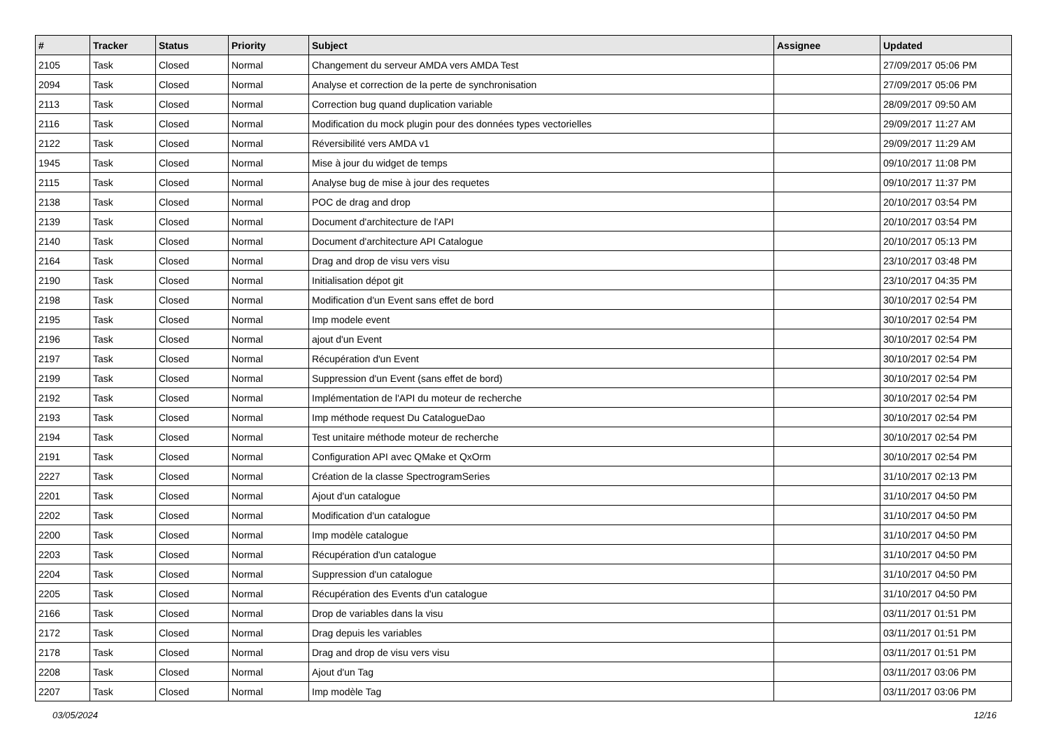| # | Tracker | Status | Priority | Subject | Assignee | Updated |
| --- | --- | --- | --- | --- | --- | --- |
| 2105 | Task | Closed | Normal | Changement du serveur AMDA vers AMDA Test | | 27/09/2017 05:06 PM |
| 2094 | Task | Closed | Normal | Analyse et correction de la perte de synchronisation | | 27/09/2017 05:06 PM |
| 2113 | Task | Closed | Normal | Correction bug quand duplication variable | | 28/09/2017 09:50 AM |
| 2116 | Task | Closed | Normal | Modification du mock plugin pour des données types vectorielles | | 29/09/2017 11:27 AM |
| 2122 | Task | Closed | Normal | Réversibilité vers AMDA v1 | | 29/09/2017 11:29 AM |
| 1945 | Task | Closed | Normal | Mise à jour du widget de temps | | 09/10/2017 11:08 PM |
| 2115 | Task | Closed | Normal | Analyse bug de mise à jour des requetes | | 09/10/2017 11:37 PM |
| 2138 | Task | Closed | Normal | POC de drag and drop | | 20/10/2017 03:54 PM |
| 2139 | Task | Closed | Normal | Document d'architecture de l'API | | 20/10/2017 03:54 PM |
| 2140 | Task | Closed | Normal | Document d'architecture API Catalogue | | 20/10/2017 05:13 PM |
| 2164 | Task | Closed | Normal | Drag and drop de visu vers visu | | 23/10/2017 03:48 PM |
| 2190 | Task | Closed | Normal | Initialisation dépot git | | 23/10/2017 04:35 PM |
| 2198 | Task | Closed | Normal | Modification d'un Event sans effet de bord | | 30/10/2017 02:54 PM |
| 2195 | Task | Closed | Normal | Imp modele event | | 30/10/2017 02:54 PM |
| 2196 | Task | Closed | Normal | ajout d'un Event | | 30/10/2017 02:54 PM |
| 2197 | Task | Closed | Normal | Récupération d'un Event | | 30/10/2017 02:54 PM |
| 2199 | Task | Closed | Normal | Suppression d'un Event (sans effet de bord) | | 30/10/2017 02:54 PM |
| 2192 | Task | Closed | Normal | Implémentation de l'API du moteur de recherche | | 30/10/2017 02:54 PM |
| 2193 | Task | Closed | Normal | Imp méthode request Du CatalogueDao | | 30/10/2017 02:54 PM |
| 2194 | Task | Closed | Normal | Test unitaire méthode moteur de recherche | | 30/10/2017 02:54 PM |
| 2191 | Task | Closed | Normal | Configuration API avec QMake et QxOrm | | 30/10/2017 02:54 PM |
| 2227 | Task | Closed | Normal | Création de la classe SpectrogramSeries | | 31/10/2017 02:13 PM |
| 2201 | Task | Closed | Normal | Ajout d'un catalogue | | 31/10/2017 04:50 PM |
| 2202 | Task | Closed | Normal | Modification d'un catalogue | | 31/10/2017 04:50 PM |
| 2200 | Task | Closed | Normal | Imp modèle catalogue | | 31/10/2017 04:50 PM |
| 2203 | Task | Closed | Normal | Récupération d'un catalogue | | 31/10/2017 04:50 PM |
| 2204 | Task | Closed | Normal | Suppression d'un catalogue | | 31/10/2017 04:50 PM |
| 2205 | Task | Closed | Normal | Récupération des Events d'un catalogue | | 31/10/2017 04:50 PM |
| 2166 | Task | Closed | Normal | Drop de variables dans la visu | | 03/11/2017 01:51 PM |
| 2172 | Task | Closed | Normal | Drag depuis les variables | | 03/11/2017 01:51 PM |
| 2178 | Task | Closed | Normal | Drag and drop de visu vers visu | | 03/11/2017 01:51 PM |
| 2208 | Task | Closed | Normal | Ajout d'un Tag | | 03/11/2017 03:06 PM |
| 2207 | Task | Closed | Normal | Imp modèle Tag | | 03/11/2017 03:06 PM |
03/05/2024 12/16